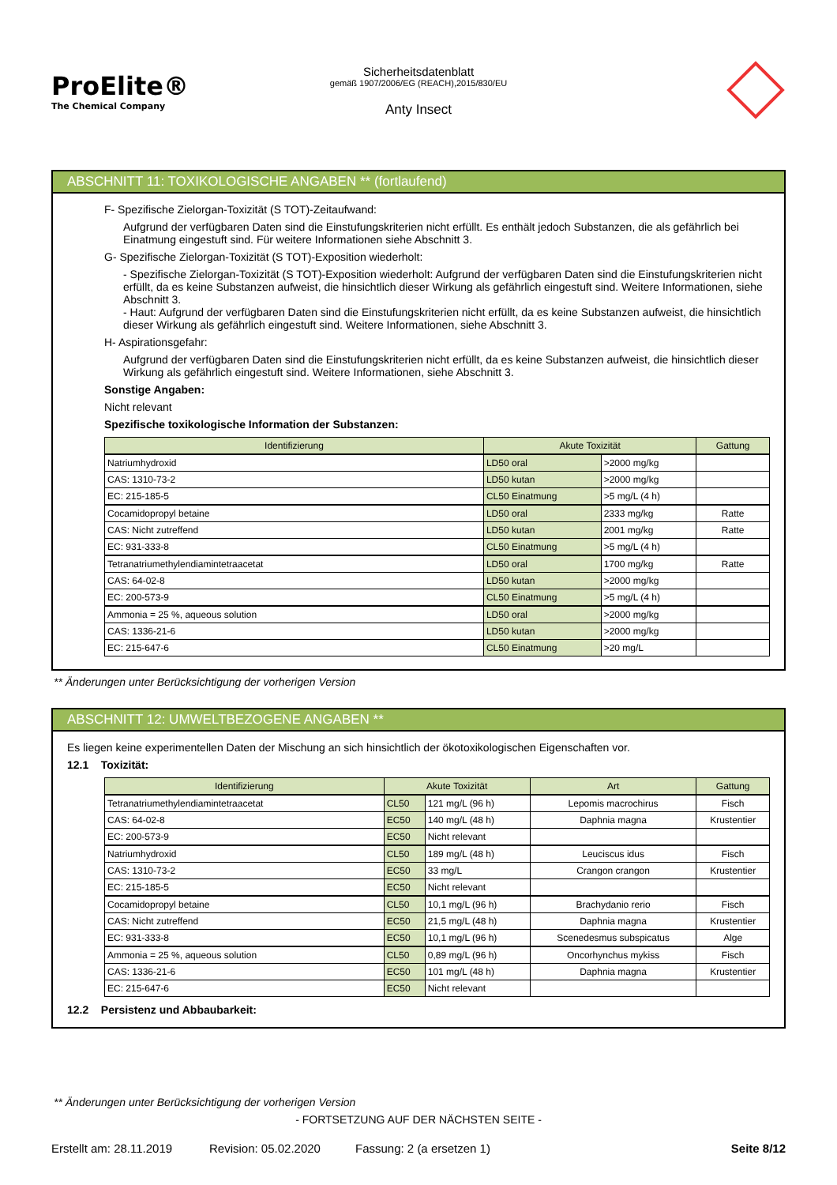ProElite®
The Chemical Company
Sicherheitsdatenblatt
gemäß 1907/2006/EG (REACH),2015/830/EU
Anty Insect
ABSCHNITT 11: TOXIKOLOGISCHE ANGABEN ** (fortlaufend)
F- Spezifische Zielorgan-Toxizität (S TOT)-Zeitaufwand:
Aufgrund der verfügbaren Daten sind die Einstufungskriterien nicht erfüllt. Es enthält jedoch Substanzen, die als gefährlich bei Einatmung eingestuft sind. Für weitere Informationen siehe Abschnitt 3.
G- Spezifische Zielorgan-Toxizität (S TOT)-Exposition wiederholt:
- Spezifische Zielorgan-Toxizität (S TOT)-Exposition wiederholt: Aufgrund der verfügbaren Daten sind die Einstufungskriterien nicht erfüllt, da es keine Substanzen aufweist, die hinsichtlich dieser Wirkung als gefährlich eingestuft sind. Weitere Informationen, siehe Abschnitt 3.
- Haut: Aufgrund der verfügbaren Daten sind die Einstufungskriterien nicht erfüllt, da es keine Substanzen aufweist, die hinsichtlich dieser Wirkung als gefährlich eingestuft sind. Weitere Informationen, siehe Abschnitt 3.
H- Aspirationsgefahr:
Aufgrund der verfügbaren Daten sind die Einstufungskriterien nicht erfüllt, da es keine Substanzen aufweist, die hinsichtlich dieser Wirkung als gefährlich eingestuft sind. Weitere Informationen, siehe Abschnitt 3.
Sonstige Angaben:
Nicht relevant
Spezifische toxikologische Information der Substanzen:
| Identifizierung | Akute Toxizität | | Gattung |
| --- | --- | --- | --- |
| Natriumhydroxid | LD50 oral | >2000 mg/kg | |
| CAS: 1310-73-2 | LD50 kutan | >2000 mg/kg | |
| EC: 215-185-5 | CL50 Einatmung | >5 mg/L (4 h) | |
| Cocamidopropyl betaine | LD50 oral | 2333 mg/kg | Ratte |
| CAS: Nicht zutreffend | LD50 kutan | 2001 mg/kg | Ratte |
| EC: 931-333-8 | CL50 Einatmung | >5 mg/L (4 h) | |
| Tetranatriumethylendiamintetraacetat | LD50 oral | 1700 mg/kg | Ratte |
| CAS: 64-02-8 | LD50 kutan | >2000 mg/kg | |
| EC: 200-573-9 | CL50 Einatmung | >5 mg/L (4 h) | |
| Ammonia = 25 %, aqueous solution | LD50 oral | >2000 mg/kg | |
| CAS: 1336-21-6 | LD50 kutan | >2000 mg/kg | |
| EC: 215-647-6 | CL50 Einatmung | >20 mg/L | |
** Änderungen unter Berücksichtigung der vorherigen Version
ABSCHNITT 12: UMWELTBEZOGENE ANGABEN **
Es liegen keine experimentellen Daten der Mischung an sich hinsichtlich der ökotoxikologischen Eigenschaften vor.
12.1 Toxizität:
| Identifizierung | Akute Toxizität | | Art | Gattung |
| --- | --- | --- | --- | --- |
| Tetranatriumethylendiamintetraacetat | CL50 | 121 mg/L (96 h) | Lepomis macrochirus | Fisch |
| CAS: 64-02-8 | EC50 | 140 mg/L (48 h) | Daphnia magna | Krustentier |
| EC: 200-573-9 | EC50 | Nicht relevant | | |
| Natriumhydroxid | CL50 | 189 mg/L (48 h) | Leuciscus idus | Fisch |
| CAS: 1310-73-2 | EC50 | 33 mg/L | Crangon crangon | Krustentier |
| EC: 215-185-5 | EC50 | Nicht relevant | | |
| Cocamidopropyl betaine | CL50 | 10,1 mg/L (96 h) | Brachydanio rerio | Fisch |
| CAS: Nicht zutreffend | EC50 | 21,5 mg/L (48 h) | Daphnia magna | Krustentier |
| EC: 931-333-8 | EC50 | 10,1 mg/L (96 h) | Scenedesmus subspicatus | Alge |
| Ammonia = 25 %, aqueous solution | CL50 | 0,89 mg/L (96 h) | Oncorhynchus mykiss | Fisch |
| CAS: 1336-21-6 | EC50 | 101 mg/L (48 h) | Daphnia magna | Krustentier |
| EC: 215-647-6 | EC50 | Nicht relevant | | |
12.2 Persistenz und Abbaubarkeit:
** Änderungen unter Berücksichtigung der vorherigen Version
- FORTSETZUNG AUF DER NÄCHSTEN SEITE -
Erstellt am: 28.11.2019 Revision: 05.02.2020 Fassung: 2 (a ersetzen 1) Seite 8/12